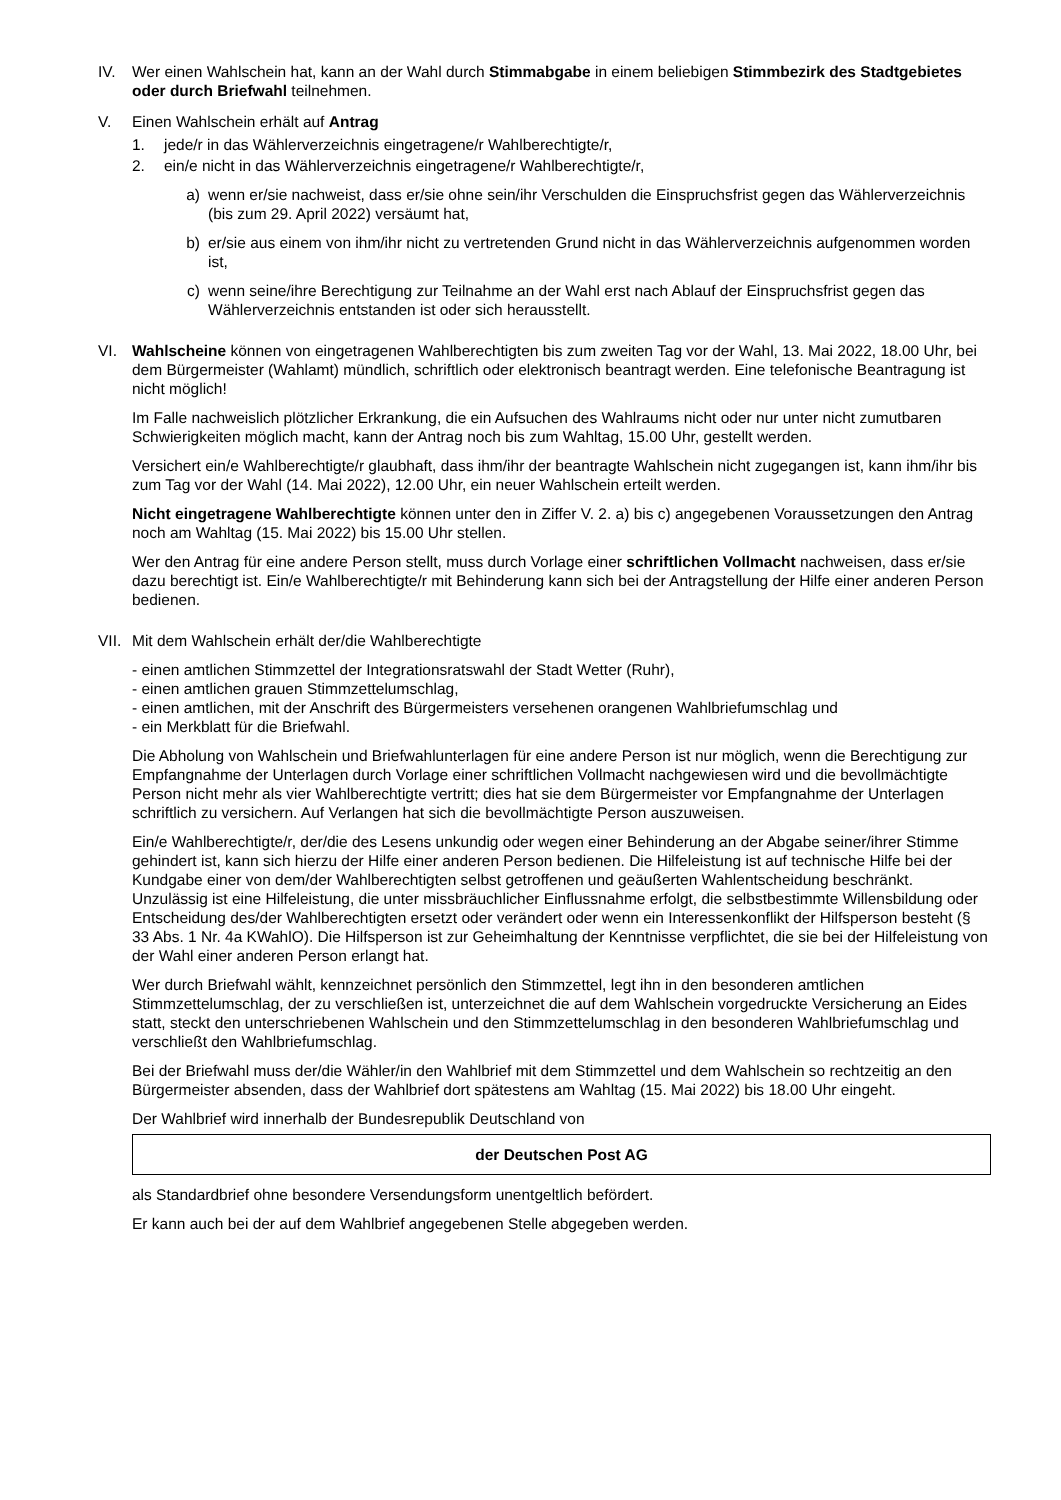IV. Wer einen Wahlschein hat, kann an der Wahl durch Stimmabgabe in einem beliebigen Stimmbezirk des Stadtgebietes oder durch Briefwahl teilnehmen.
V. Einen Wahlschein erhält auf Antrag
1. jede/r in das Wählerverzeichnis eingetragene/r Wahlberechtigte/r,
2. ein/e nicht in das Wählerverzeichnis eingetragene/r Wahlberechtigte/r,
a) wenn er/sie nachweist, dass er/sie ohne sein/ihr Verschulden die Einspruchsfrist gegen das Wählerverzeichnis (bis zum 29. April 2022) versäumt hat,
b) er/sie aus einem von ihm/ihr nicht zu vertretenden Grund nicht in das Wählerverzeichnis aufgenommen worden ist,
c) wenn seine/ihre Berechtigung zur Teilnahme an der Wahl erst nach Ablauf der Einspruchsfrist gegen das Wählerverzeichnis entstanden ist oder sich herausstellt.
VI. Wahlscheine können von eingetragenen Wahlberechtigten bis zum zweiten Tag vor der Wahl, 13. Mai 2022, 18.00 Uhr, bei dem Bürgermeister (Wahlamt) mündlich, schriftlich oder elektronisch beantragt werden. Eine telefonische Beantragung ist nicht möglich!
Im Falle nachweislich plötzlicher Erkrankung, die ein Aufsuchen des Wahlraums nicht oder nur unter nicht zumutbaren Schwierigkeiten möglich macht, kann der Antrag noch bis zum Wahltag, 15.00 Uhr, gestellt werden.
Versichert ein/e Wahlberechtigte/r glaubhaft, dass ihm/ihr der beantragte Wahlschein nicht zugegangen ist, kann ihm/ihr bis zum Tag vor der Wahl (14. Mai 2022), 12.00 Uhr, ein neuer Wahlschein erteilt werden.
Nicht eingetragene Wahlberechtigte können unter den in Ziffer V. 2. a) bis c) angegebenen Voraussetzungen den Antrag noch am Wahltag (15. Mai 2022) bis 15.00 Uhr stellen.
Wer den Antrag für eine andere Person stellt, muss durch Vorlage einer schriftlichen Vollmacht nachweisen, dass er/sie dazu berechtigt ist. Ein/e Wahlberechtigte/r mit Behinderung kann sich bei der Antragstellung der Hilfe einer anderen Person bedienen.
VII.
Mit dem Wahlschein erhält der/die Wahlberechtigte
- einen amtlichen Stimmzettel der Integrationsratswahl der Stadt Wetter (Ruhr),
- einen amtlichen grauen Stimmzettelumschlag,
- einen amtlichen, mit der Anschrift des Bürgermeisters versehenen orangenen Wahlbriefumschlag und
- ein Merkblatt für die Briefwahl.
Die Abholung von Wahlschein und Briefwahlunterlagen für eine andere Person ist nur möglich, wenn die Berechtigung zur Empfangnahme der Unterlagen durch Vorlage einer schriftlichen Vollmacht nachgewiesen wird und die bevollmächtigte Person nicht mehr als vier Wahlberechtigte vertritt; dies hat sie dem Bürgermeister vor Empfangnahme der Unterlagen schriftlich zu versichern. Auf Verlangen hat sich die bevollmächtigte Person auszuweisen.
Ein/e Wahlberechtigte/r, der/die des Lesens unkundig oder wegen einer Behinderung an der Abgabe seiner/ihrer Stimme gehindert ist, kann sich hierzu der Hilfe einer anderen Person bedienen. Die Hilfeleistung ist auf technische Hilfe bei der Kundgabe einer von dem/der Wahlberechtigten selbst getroffenen und geäußerten Wahlentscheidung beschränkt. Unzulässig ist eine Hilfeleistung, die unter missbräuchlicher Einflussnahme erfolgt, die selbstbestimmte Willensbildung oder Entscheidung des/der Wahlberechtigten ersetzt oder verändert oder wenn ein Interessenkonflikt der Hilfsperson besteht (§ 33 Abs. 1 Nr. 4a KWahlO). Die Hilfsperson ist zur Geheimhaltung der Kenntnisse verpflichtet, die sie bei der Hilfeleistung von der Wahl einer anderen Person erlangt hat.
Wer durch Briefwahl wählt, kennzeichnet persönlich den Stimmzettel, legt ihn in den besonderen amtlichen Stimmzettelumschlag, der zu verschließen ist, unterzeichnet die auf dem Wahlschein vorgedruckte Versicherung an Eides statt, steckt den unterschriebenen Wahlschein und den Stimmzettelumschlag in den besonderen Wahlbriefumschlag und verschließt den Wahlbriefumschlag.
Bei der Briefwahl muss der/die Wähler/in den Wahlbrief mit dem Stimmzettel und dem Wahlschein so rechtzeitig an den Bürgermeister absenden, dass der Wahlbrief dort spätestens am Wahltag (15. Mai 2022) bis 18.00 Uhr eingeht.
Der Wahlbrief wird innerhalb der Bundesrepublik Deutschland von
der Deutschen Post AG
als Standardbrief ohne besondere Versendungsform unentgeltlich befördert.
Er kann auch bei der auf dem Wahlbrief angegebenen Stelle abgegeben werden.